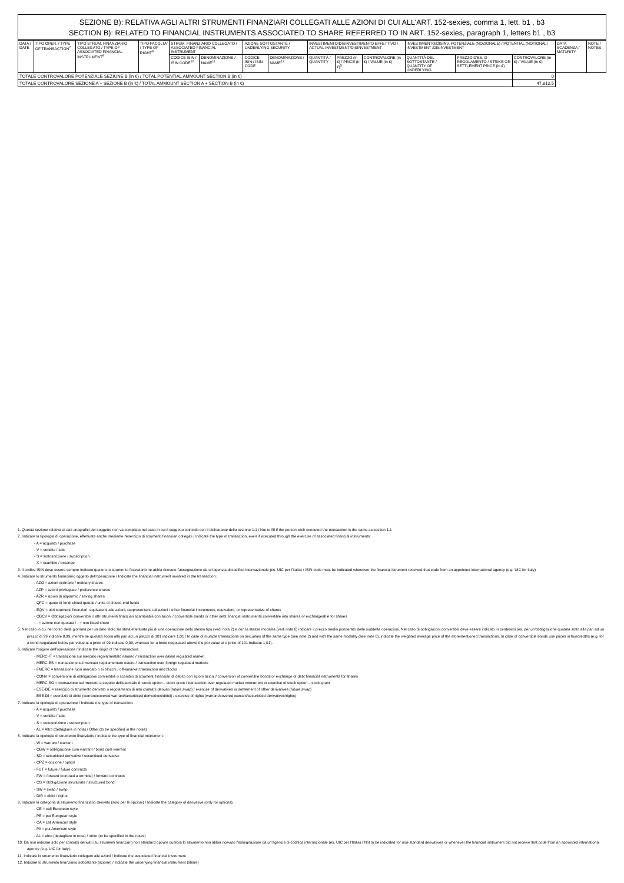SEZIONE B): RELATIVA AGLI ALTRI STRUMENTI FINANZIARI COLLEGATI ALLE AZIONI DI CUI ALL'ART. 152-sexies, comma 1, lett. b1 , b3
SECTION B): RELATED TO FINANCIAL INSTRUMENTS ASSOCIATED TO SHARE REFERRED TO IN ART. 152-sexies, paragraph 1, letters b1 , b3
| DATA / DATE | TIPO OPER. / TYPE OF TRANSACTION<sup>7</sup> | TIPO STRUM. FINANZIARIO COLLEGATO / TYPE OF ASSOCIATED FINANCIAL INSTRUMENT<sup>8</sup> | TIPO FACOLTA' / TYPE OF RIGHT<sup>9</sup> | STRUM. FINANZIARIO COLLEGATO / ASSOCIATED FINANCIAL INSTRUMENT | | AZIONE SOTTOSTANTE / UNDERLYING SECURITY | | INVESTIMENTO/DISINVESTIMENTO EFFETTIVO / ACTUAL INVESTMENT/DISINVESTMENT | | | INVESTIMENTO/DISINV. POTENZIALE (NOZIONALE) / POTENTIAL (NOTIONAL) INVESTMENT /DISINVESTMENT | | | DATA SCADENZA / MATURITY | NOTE / NOTES |
| --- | --- | --- | --- | --- | --- | --- | --- | --- | --- | --- | --- | --- | --- | --- | --- |
| | | | | CODICE ISIN / ISIN CODE<sup>10</sup> | DENOMINAZIONE / NAME<sup>11</sup> | CODICE ISIN / ISIN CODE | DENOMINAZIONE / NAME<sup>12</sup> | QUANTITÀ / QUANTITY | PREZZO (in €) / PRICE (in €)<sup>5</sup> | CONTROVALORE (in €) / VALUE (in €) | QUANTITÀ DEL SOTTOSTANTE / QUANTITY OF UNDERLYING | PREZZO D'ES. O REGOLAMENTO / STRIKE OR SETTLEMENT PRICE (in €) | CONTROVALORE (in €) / VALUE (in €) | | |
| TOTALE CONTROVALORE POTENZIALE SEZIONE B (in €) / TOTAL POTENTIAL AMMOUNT SECTION B (in €) | | | | | | | | | | | | | 0 | | |
| TOTALE CONTROVALORE SEZIONE A + SEZIONE B (in €) / TOTAL AMMOUNT SECTION A + SECTION B (in €) | | | | | | | | | | | | | 47,812.5 | | |
1. Questa sezione relativa ai dati anagrafici del soggetto non va compilata nel caso in cui il soggetto coincida con il dichiarante della sezione 1.1 / Not to fill if the person wich executed the transaction is the same as section 1.1
2. Indicare la tipologia di operazione, effettuata anche mediante l'esercizio di strumenti finanziari collegati / Indicate the type of transaction, even if executed through the exercise of associated financial instruments:
- A = acquisto / purchase
- V = vendita / sale
- S = sottoscrizione / subscription
- X = scambio / excange
3. Il codice ISIN deve essere sempre indicato qualora lo strumento finanziario ne abbia ricevuto l'assegnazione da un'agenzia di codifica internazionale (es. UIC per l'Italia) / ISIN code must be indicated whenever the financial istrument received that code from an appointed international agency (e.g. UIC for Italy)
4. Indicare lo strumento finanziario oggetto dell'operazione / Indicate the financial instrument involved in the transaction:
- AZO = azioni ordinarie / ordinary shares
- AZP = azioni privilegiate / preference shares
- AZR = azioni di risparmio / saving shares
- QFC = quote di fondi chiusi quotati / units of closed-end funds
- EQV = altri strumenti finanziari, equivalenti alle azioni, rappresentanti tali azioni / other financial instruments, equivalent, or representative of shares
- OBCV = Obbligazioni convertibili o altri strumenti finanziari scambiabili con azioni / convertible bonds or other debt financial instruments convertible into shares or exchangeable for shares
- - = azione non quotata / - = non listed share
5. Nel caso in cui nel corso della giornata per un dato titolo sia stata effettuata più di una operazione dello stesso tipo (vedi nota 2) e con la stessa modalità (vedi nota 6) indicare il prezzo medio ponderato delle suddette operazioni. Nel caso di obbligazioni convertibili deve essere indicato in centesimi (es. per un'obbligazione quotata sotto alla pari ad un prezzo di 99 indicare 0,99, mentre se quotata sopra alla pari ad un prezzo di 101 indicare 1,01 / In case of multiple transactions on securities of the same type (see note 2) and with the same modality (see note 6), indicate the weighted average price of the aforementioned transactions. In case of convertible bonds use prices in hundredths (e.g. for a bond negotiated below par value at a price of 99 indicate 0,99, whereas for a bond negotiated above the par value at a price of 101 indicate 1,01).
6. Indicare l'origine dell'operazione / Indicate the origin of the transaction:
- MERC-IT = transazione sul mercato regolamentato italiano / transaction over italian regulated market
- MERC-ES = transazione sul mercato regolamentato estero / transaction over foreign regulated markets
- FMERC = transazione fuori mercato o ai blocchi / off-amarket transaction and blocks
- CONV = conversione di obbligazioni convertibili o scambio di strumenti finanziari di debito con azioni azioni / conversion of convertible bonds or exchange of debt financial instruments for shares
- MERC-SO = transazione sul mercato a seguito dell'esercizio di stock option – stock grant / transaction over regulated market concurrent to exercise of stock option – stock grant
- ESE-DE = esercizio di strumento derivato o regolamento di altri contratti derivati (future,swap) / exercise of derivatives or settlement of other derivatives (future,swap)
- ESE-DI = esercizio di diritti (warrant/covered warrant/securitised derivatives/diritti) / exercise of rights (warrant/covered warrant/securitised derivatives/rights)
7. Indicare la tipologia di operazione / Indicate the type of transaction:
- A = acquisto / purchase
- V = vendita / sale
- S = sottoscrizione / subscription
- AL = Altro (dettagliare in nota) / Other (to be specified in the notes)
8. Indicare la tipologia di strumento finanziario / Indicate the type of financial instrument:
- W = warrant / warrant
- OBW = obbligazione cum warrant / bond cum warrant
- SD = securitised derivative / securitised derivative
- OPZ = opzione / option
- FUT = future / future contracts
- FW = forward (contratti a termine) / forward contracts
- OS = obbligazione strutturata / structured bond
- SW = swap / swap
- DIR = diritti / rights
9. Indicare la categoria di strumento finanziario derivato (solo per le opzioni) / Indicate the category of derivative (only for options):
- CE = call European style
- PE = put European style
- CA = call American style
- PA = put American style
- AL = altro (dettagliare in nota) / other (to be specified in the notes)
10. Da non indicare solo per contratti derivati (su strumenti finanziari) non standard oppure qualora lo strumento non abbia ricevuto l'assegnazione da un'agenzia di codifica internazionale (es. UIC per l'Italia) / Not to be indicated for non-standard derivatives or whenever the financial instrument did not receive that code from an appointed international agency (e.g. UIC for Italy).
11. Indicare lo strumento finanziario collegato alle azioni / Indicate the associated financial instrument
12. Indicare lo strumento finanziario sottostante (azione) / Indicate the underlying financial instrument (share)